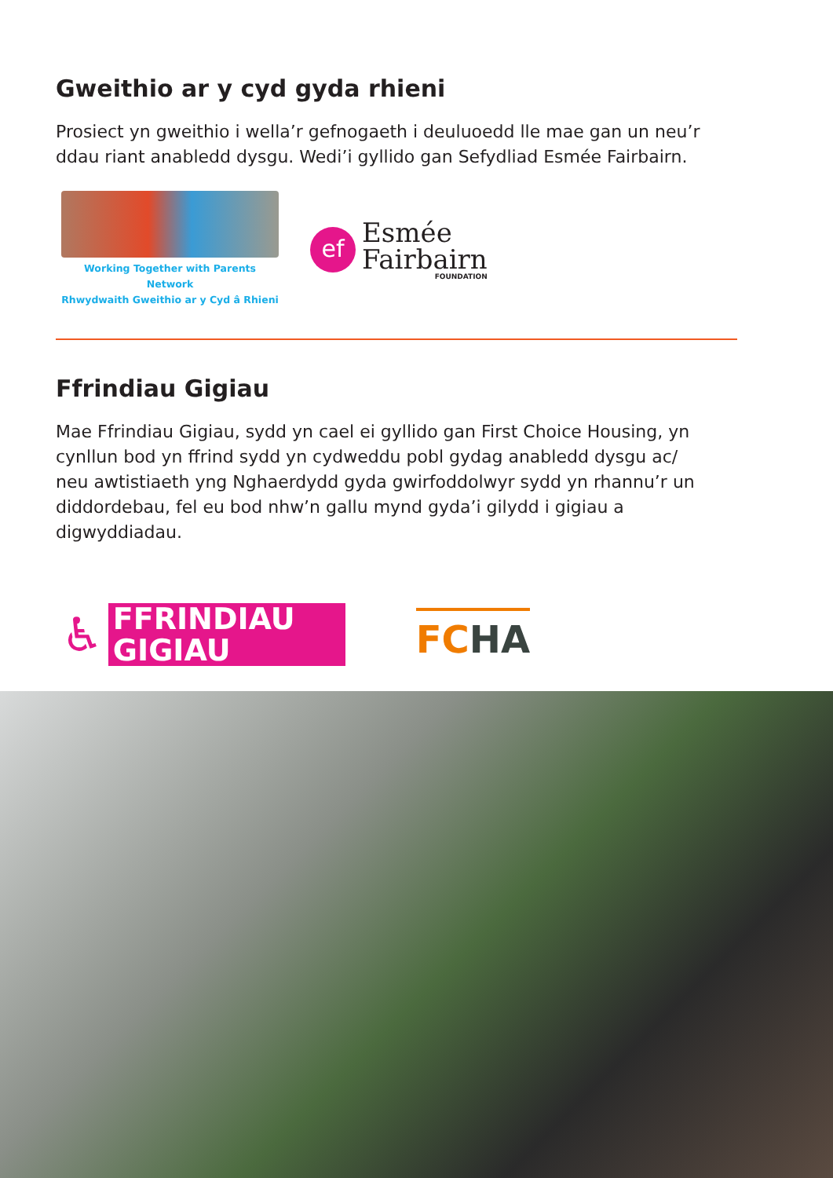Gweithio ar y cyd gyda rhieni
Prosiect yn gweithio i wella’r gefnogaeth i deuluoedd lle mae gan un neu’r ddau riant anabledd dysgu. Wedi’i gyllido gan Sefydliad Esmée Fairbairn.
Working Together with Parents Network
Rhwydwaith Gweithio ar y Cyd â Rhieni
ef
Esmée
Fairbairn
FOUNDATION
Ffrindiau Gigiau
Mae Ffrindiau Gigiau, sydd yn cael ei gyllido gan First Choice Housing, yn cynllun bod yn ffrind sydd yn cydweddu pobl gydag anabledd dysgu ac/ neu awtistiaeth yng Nghaerdydd gyda gwirfoddolwyr sydd yn rhannu’r un diddordebau, fel eu bod nhw’n gallu mynd gyda’i gilydd i gigiau a digwyddiadau.
♿
FFRINDIAU
GIGIAU
FCHA